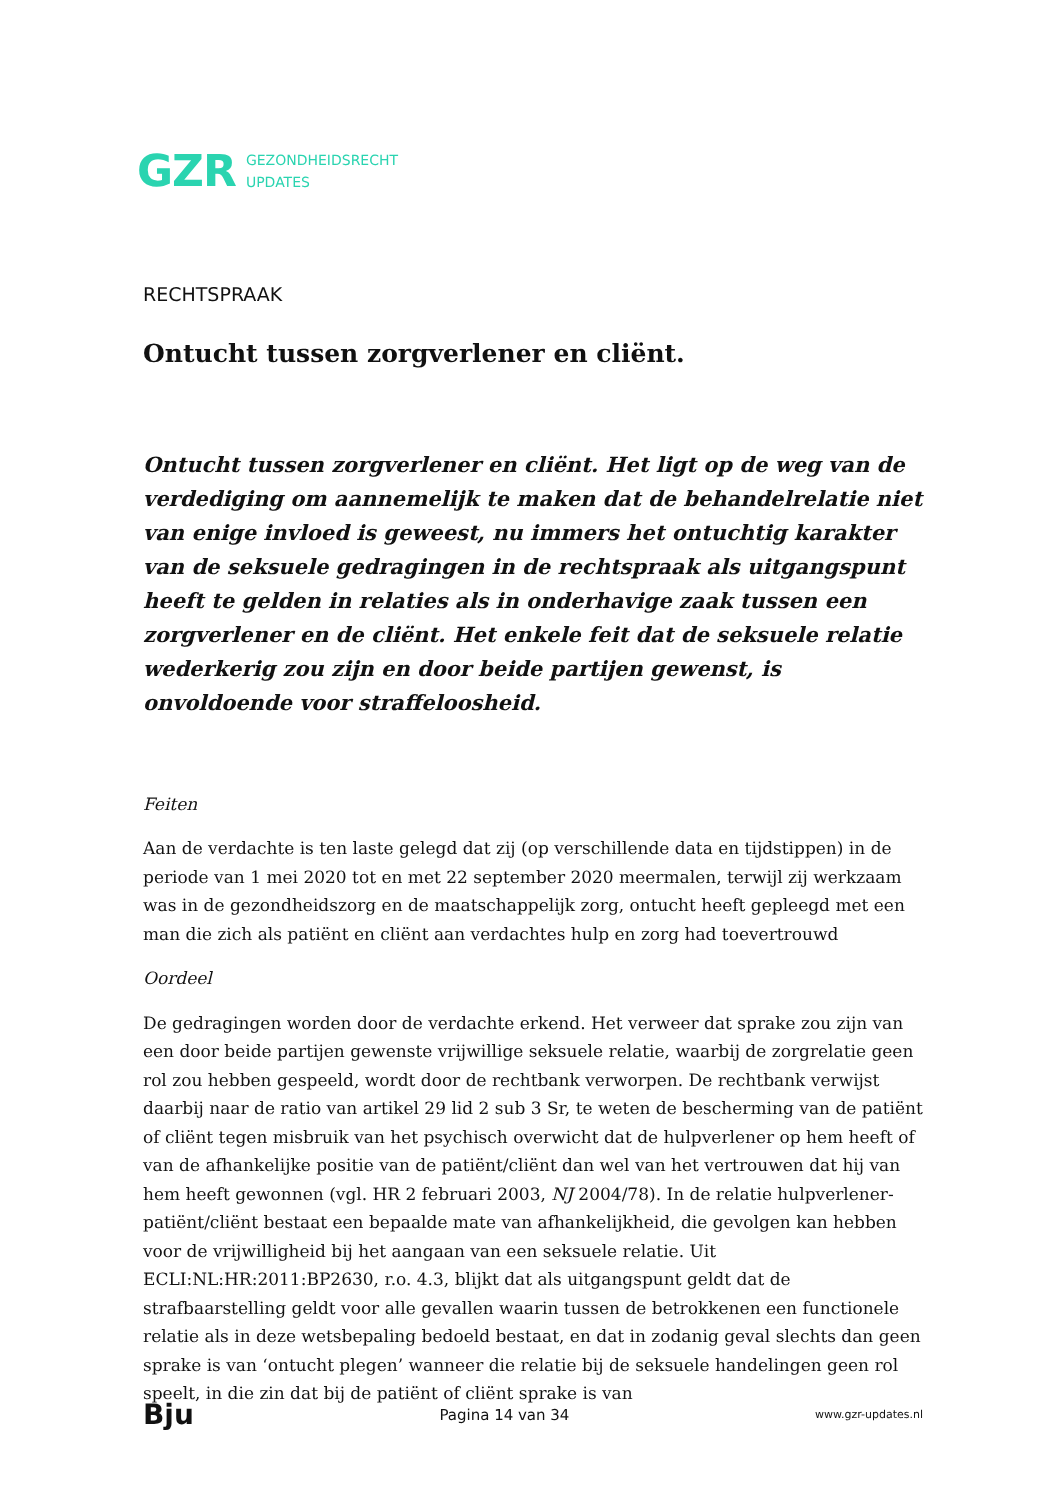GZR GEZONDHEIDSRECHT
UPDATES
RECHTSPRAAK
Ontucht tussen zorgverlener en cliënt.
Ontucht tussen zorgverlener en cliënt. Het ligt op de weg van de verdediging om aannemelijk te maken dat de behandelrelatie niet van enige invloed is geweest, nu immers het ontuchtig karakter van de seksuele gedragingen in de rechtspraak als uitgangspunt heeft te gelden in relaties als in onderhavige zaak tussen een zorgverlener en de cliënt. Het enkele feit dat de seksuele relatie wederkerig zou zijn en door beide partijen gewenst, is onvoldoende voor straffeloosheid.
Feiten
Aan de verdachte is ten laste gelegd dat zij (op verschillende data en tijdstippen) in de periode van 1 mei 2020 tot en met 22 september 2020 meermalen, terwijl zij werkzaam was in de gezondheidszorg en de maatschappelijk zorg, ontucht heeft gepleegd met een man die zich als patiënt en cliënt aan verdachtes hulp en zorg had toevertrouwd
Oordeel
De gedragingen worden door de verdachte erkend. Het verweer dat sprake zou zijn van een door beide partijen gewenste vrijwillige seksuele relatie, waarbij de zorgrelatie geen rol zou hebben gespeeld, wordt door de rechtbank verworpen. De rechtbank verwijst daarbij naar de ratio van artikel 29 lid 2 sub 3 Sr, te weten de bescherming van de patiënt of cliënt tegen misbruik van het psychisch overwicht dat de hulpverlener op hem heeft of van de afhankelijke positie van de patiënt/cliënt dan wel van het vertrouwen dat hij van hem heeft gewonnen (vgl. HR 2 februari 2003, NJ 2004/78). In de relatie hulpverlener-patiënt/cliënt bestaat een bepaalde mate van afhankelijkheid, die gevolgen kan hebben voor de vrijwilligheid bij het aangaan van een seksuele relatie. Uit ECLI:NL:HR:2011:BP2630, r.o. 4.3, blijkt dat als uitgangspunt geldt dat de strafbaarstelling geldt voor alle gevallen waarin tussen de betrokkenen een functionele relatie als in deze wetsbepaling bedoeld bestaat, en dat in zodanig geval slechts dan geen sprake is van ‘ontucht plegen’ wanneer die relatie bij de seksuele handelingen geen rol speelt, in die zin dat bij de patiënt of cliënt sprake is van
Bju Pagina 14 van 34 www.gzr-updates.nl